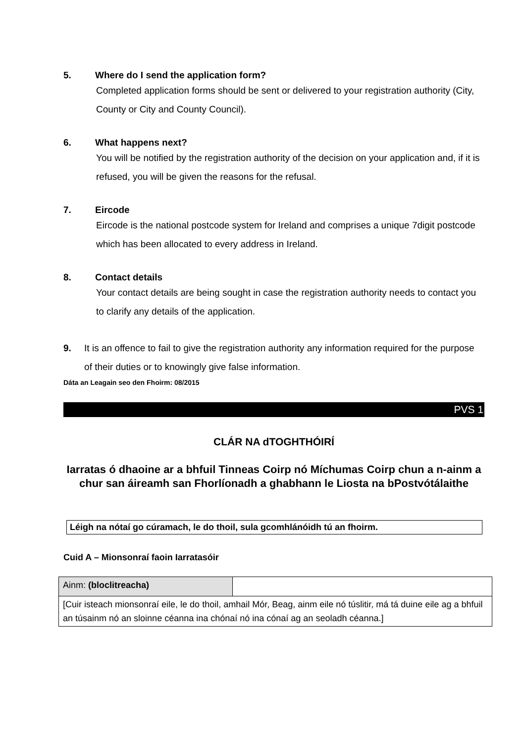5. Where do I send the application form?
Completed application forms should be sent or delivered to your registration authority (City, County or City and County Council).
6. What happens next?
You will be notified by the registration authority of the decision on your application and, if it is refused, you will be given the reasons for the refusal.
7. Eircode
Eircode is the national postcode system for Ireland and comprises a unique 7digit postcode which has been allocated to every address in Ireland.
8. Contact details
Your contact details are being sought in case the registration authority needs to contact you to clarify any details of the application.
9. It is an offence to fail to give the registration authority any information required for the purpose of their duties or to knowingly give false information.
Dáta an Leagain seo den Fhoirm: 08/2015
PVS 1
CLÁR NA dTOGHTHÓIRÍ
Iarratas ó dhaoine ar a bhfuil Tinneas Coirp nó Míchumas Coirp chun a n-ainm a chur san áireamh san Fhorlíonadh a ghabhann le Liosta na bPostvótálaithe
Léigh na nótaí go cúramach, le do thoil, sula gcomhlánóidh tú an fhoirm.
Cuid A – Mionsonraí faoin Iarratasóir
| Ainm: (bloclitreacha) | |
| [Cuir isteach mionsonraí eile, le do thoil, amhail Mór, Beag, ainm eile nó túslitir, má tá duine eile ag a bhfuil an túsainm nó an sloinne céanna ina chónaí nó ina cónaí ag an seoladh céanna.] | |